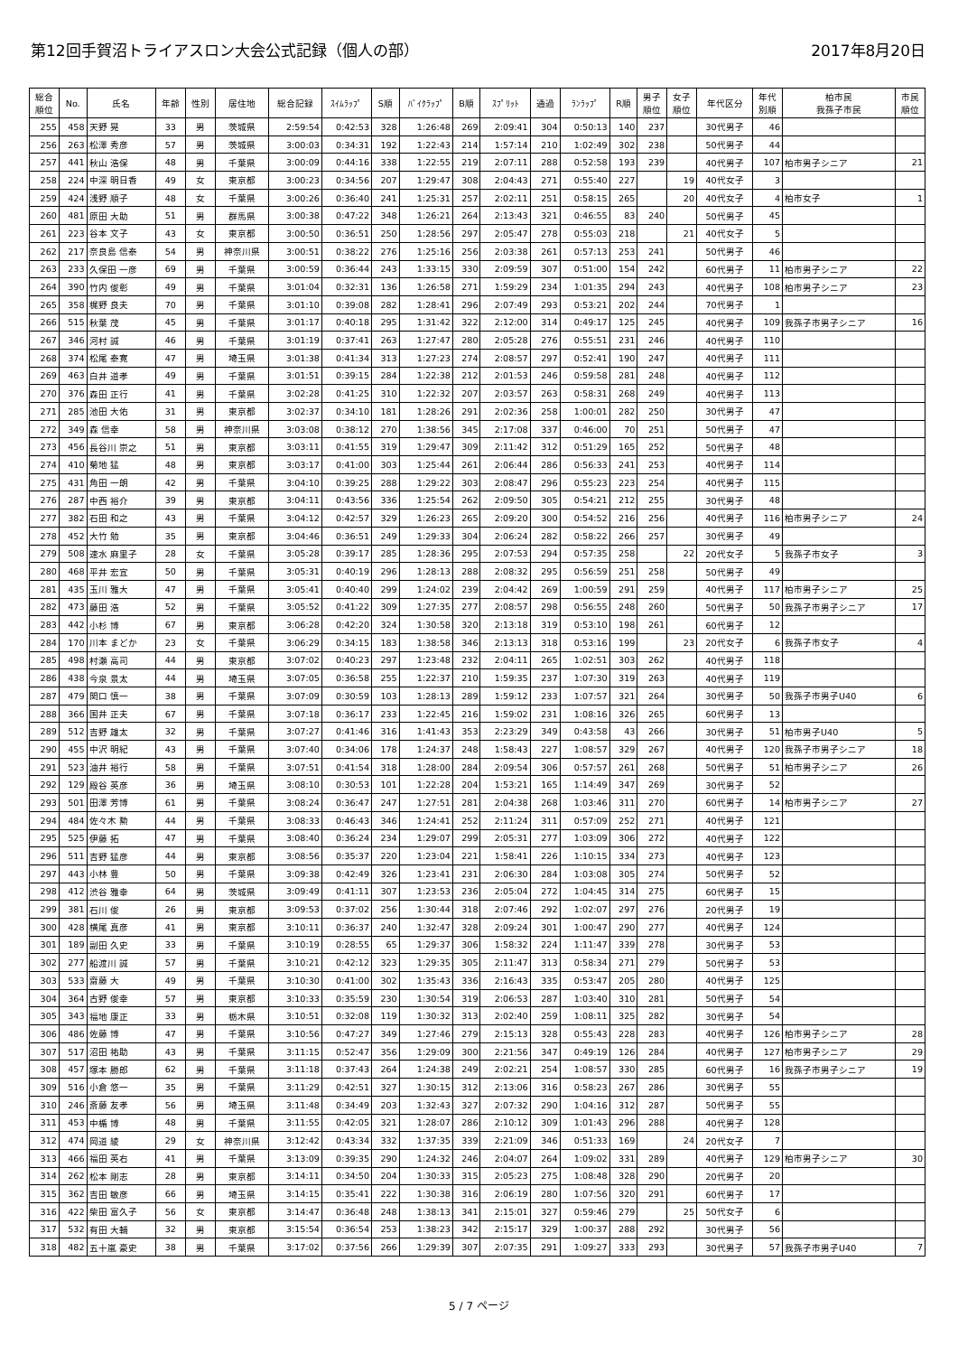第12回手賀沼トライアスロン大会公式記録（個人の部） 2017年8月20日
| 総合 順位 | No. | 氏名 | 年齢 | 性別 | 居住地 | 総合記録 | ｽｲﾑﾗｯﾌﾟ | S順 | ﾊﾞｲｸﾗｯﾌﾟ | B順 | ｽﾌﾟﾘｯﾄ | 通過 | ﾗﾝﾗｯﾌﾟ | R順 | 男子 順位 | 女子 順位 | 年代区分 | 年代 別順 | 柏市民 我孫子市民 | 市民 順位 |
| --- | --- | --- | --- | --- | --- | --- | --- | --- | --- | --- | --- | --- | --- | --- | --- | --- | --- | --- | --- | --- |
| 255 | 458 | 天野 晃 | 33 | 男 | 茨城県 | 2:59:54 | 0:42:53 | 328 | 1:26:48 | 269 | 2:09:41 | 304 | 0:50:13 | 140 | 237 | | 30代男子 | 46 | | |
| 256 | 263 | 松澤 秀彦 | 57 | 男 | 茨城県 | 3:00:03 | 0:34:31 | 192 | 1:22:43 | 214 | 1:57:14 | 210 | 1:02:49 | 302 | 238 | | 50代男子 | 44 | | |
| 257 | 441 | 秋山 浩保 | 48 | 男 | 千葉県 | 3:00:09 | 0:44:16 | 338 | 1:22:55 | 219 | 2:07:11 | 288 | 0:52:58 | 193 | 239 | | 40代男子 | 107 | 柏市男子シニア | 21 |
| 258 | 224 | 中深 明日香 | 49 | 女 | 東京都 | 3:00:23 | 0:34:56 | 207 | 1:29:47 | 308 | 2:04:43 | 271 | 0:55:40 | 227 | | 19 | 40代女子 | 3 | | |
| 259 | 424 | 浅野 順子 | 48 | 女 | 千葉県 | 3:00:26 | 0:36:40 | 241 | 1:25:31 | 257 | 2:02:11 | 251 | 0:58:15 | 265 | | 20 | 40代女子 | 4 | 柏市女子 | 1 |
| 260 | 481 | 原田 大助 | 51 | 男 | 群馬県 | 3:00:38 | 0:47:22 | 348 | 1:26:21 | 264 | 2:13:43 | 321 | 0:46:55 | 83 | 240 | | 50代男子 | 45 | | |
| 261 | 223 | 谷本 文子 | 43 | 女 | 東京都 | 3:00:50 | 0:36:51 | 250 | 1:28:56 | 297 | 2:05:47 | 278 | 0:55:03 | 218 | | 21 | 40代女子 | 5 | | |
| 262 | 217 | 奈良島 信泰 | 54 | 男 | 神奈川県 | 3:00:51 | 0:38:22 | 276 | 1:25:16 | 256 | 2:03:38 | 261 | 0:57:13 | 253 | 241 | | 50代男子 | 46 | | |
| 263 | 233 | 久保田 一彦 | 69 | 男 | 千葉県 | 3:00:59 | 0:36:44 | 243 | 1:33:15 | 330 | 2:09:59 | 307 | 0:51:00 | 154 | 242 | | 60代男子 | 11 | 柏市男子シニア | 22 |
| 264 | 390 | 竹内 俊彰 | 49 | 男 | 千葉県 | 3:01:04 | 0:32:31 | 136 | 1:26:58 | 271 | 1:59:29 | 234 | 1:01:35 | 294 | 243 | | 40代男子 | 108 | 柏市男子シニア | 23 |
| 265 | 358 | 梶野 良夫 | 70 | 男 | 千葉県 | 3:01:10 | 0:39:08 | 282 | 1:28:41 | 296 | 2:07:49 | 293 | 0:53:21 | 202 | 244 | | 70代男子 | 1 | | |
| 266 | 515 | 秋葉 茂 | 45 | 男 | 千葉県 | 3:01:17 | 0:40:18 | 295 | 1:31:42 | 322 | 2:12:00 | 314 | 0:49:17 | 125 | 245 | | 40代男子 | 109 | 我孫子市男子シニア | 16 |
| 267 | 346 | 河村 誠 | 46 | 男 | 千葉県 | 3:01:19 | 0:37:41 | 263 | 1:27:47 | 280 | 2:05:28 | 276 | 0:55:51 | 231 | 246 | | 40代男子 | 110 | | |
| 268 | 374 | 松尾 泰寛 | 47 | 男 | 埼玉県 | 3:01:38 | 0:41:34 | 313 | 1:27:23 | 274 | 2:08:57 | 297 | 0:52:41 | 190 | 247 | | 40代男子 | 111 | | |
| 269 | 463 | 白井 道孝 | 49 | 男 | 千葉県 | 3:01:51 | 0:39:15 | 284 | 1:22:38 | 212 | 2:01:53 | 246 | 0:59:58 | 281 | 248 | | 40代男子 | 112 | | |
| 270 | 376 | 森田 正行 | 41 | 男 | 千葉県 | 3:02:28 | 0:41:25 | 310 | 1:22:32 | 207 | 2:03:57 | 263 | 0:58:31 | 268 | 249 | | 40代男子 | 113 | | |
| 271 | 285 | 池田 大佑 | 31 | 男 | 東京都 | 3:02:37 | 0:34:10 | 181 | 1:28:26 | 291 | 2:02:36 | 258 | 1:00:01 | 282 | 250 | | 30代男子 | 47 | | |
| 272 | 349 | 森 信幸 | 58 | 男 | 神奈川県 | 3:03:08 | 0:38:12 | 270 | 1:38:56 | 345 | 2:17:08 | 337 | 0:46:00 | 70 | 251 | | 50代男子 | 47 | | |
| 273 | 456 | 長谷川 崇之 | 51 | 男 | 東京都 | 3:03:11 | 0:41:55 | 319 | 1:29:47 | 309 | 2:11:42 | 312 | 0:51:29 | 165 | 252 | | 50代男子 | 48 | | |
| 274 | 410 | 菊地 猛 | 48 | 男 | 東京都 | 3:03:17 | 0:41:00 | 303 | 1:25:44 | 261 | 2:06:44 | 286 | 0:56:33 | 241 | 253 | | 40代男子 | 114 | | |
| 275 | 431 | 角田 一朗 | 42 | 男 | 千葉県 | 3:04:10 | 0:39:25 | 288 | 1:29:22 | 303 | 2:08:47 | 296 | 0:55:23 | 223 | 254 | | 40代男子 | 115 | | |
| 276 | 287 | 中西 裕介 | 39 | 男 | 東京都 | 3:04:11 | 0:43:56 | 336 | 1:25:54 | 262 | 2:09:50 | 305 | 0:54:21 | 212 | 255 | | 30代男子 | 48 | | |
| 277 | 382 | 石田 和之 | 43 | 男 | 千葉県 | 3:04:12 | 0:42:57 | 329 | 1:26:23 | 265 | 2:09:20 | 300 | 0:54:52 | 216 | 256 | | 40代男子 | 116 | 柏市男子シニア | 24 |
| 278 | 452 | 大竹 勉 | 35 | 男 | 東京都 | 3:04:46 | 0:36:51 | 249 | 1:29:33 | 304 | 2:06:24 | 282 | 0:58:22 | 266 | 257 | | 30代男子 | 49 | | |
| 279 | 508 | 速水 麻里子 | 28 | 女 | 千葉県 | 3:05:28 | 0:39:17 | 285 | 1:28:36 | 295 | 2:07:53 | 294 | 0:57:35 | 258 | | 22 | 20代女子 | 5 | 我孫子市女子 | 3 |
| 280 | 468 | 平井 宏宜 | 50 | 男 | 千葉県 | 3:05:31 | 0:40:19 | 296 | 1:28:13 | 288 | 2:08:32 | 295 | 0:56:59 | 251 | 258 | | 50代男子 | 49 | | |
| 281 | 435 | 玉川 雅大 | 47 | 男 | 千葉県 | 3:05:41 | 0:40:40 | 299 | 1:24:02 | 239 | 2:04:42 | 269 | 1:00:59 | 291 | 259 | | 40代男子 | 117 | 柏市男子シニア | 25 |
| 282 | 473 | 藤田 浩 | 52 | 男 | 千葉県 | 3:05:52 | 0:41:22 | 309 | 1:27:35 | 277 | 2:08:57 | 298 | 0:56:55 | 248 | 260 | | 50代男子 | 50 | 我孫子市男子シニア | 17 |
| 283 | 442 | 小杉 博 | 67 | 男 | 東京都 | 3:06:28 | 0:42:20 | 324 | 1:30:58 | 320 | 2:13:18 | 319 | 0:53:10 | 198 | 261 | | 60代男子 | 12 | | |
| 284 | 170 | 川本 まどか | 23 | 女 | 千葉県 | 3:06:29 | 0:34:15 | 183 | 1:38:58 | 346 | 2:13:13 | 318 | 0:53:16 | 199 | | 23 | 20代女子 | 6 | 我孫子市女子 | 4 |
| 285 | 498 | 村瀬 高司 | 44 | 男 | 東京都 | 3:07:02 | 0:40:23 | 297 | 1:23:48 | 232 | 2:04:11 | 265 | 1:02:51 | 303 | 262 | | 40代男子 | 118 | | |
| 286 | 438 | 今泉 景太 | 44 | 男 | 埼玉県 | 3:07:05 | 0:36:58 | 255 | 1:22:37 | 210 | 1:59:35 | 237 | 1:07:30 | 319 | 263 | | 40代男子 | 119 | | |
| 287 | 479 | 関口 慎一 | 38 | 男 | 千葉県 | 3:07:09 | 0:30:59 | 103 | 1:28:13 | 289 | 1:59:12 | 233 | 1:07:57 | 321 | 264 | | 30代男子 | 50 | 我孫子市男子U40 | 6 |
| 288 | 366 | 国井 正夫 | 67 | 男 | 千葉県 | 3:07:18 | 0:36:17 | 233 | 1:22:45 | 216 | 1:59:02 | 231 | 1:08:16 | 326 | 265 | | 60代男子 | 13 | | |
| 289 | 512 | 吉野 雄太 | 32 | 男 | 千葉県 | 3:07:27 | 0:41:46 | 316 | 1:41:43 | 353 | 2:23:29 | 349 | 0:43:58 | 43 | 266 | | 30代男子 | 51 | 柏市男子U40 | 5 |
| 290 | 455 | 中沢 明紀 | 43 | 男 | 千葉県 | 3:07:40 | 0:34:06 | 178 | 1:24:37 | 248 | 1:58:43 | 227 | 1:08:57 | 329 | 267 | | 40代男子 | 120 | 我孫子市男子シニア | 18 |
| 291 | 523 | 油井 裕行 | 58 | 男 | 千葉県 | 3:07:51 | 0:41:54 | 318 | 1:28:00 | 284 | 2:09:54 | 306 | 0:57:57 | 261 | 268 | | 50代男子 | 51 | 柏市男子シニア | 26 |
| 292 | 129 | 殿谷 英彦 | 36 | 男 | 埼玉県 | 3:08:10 | 0:30:53 | 101 | 1:22:28 | 204 | 1:53:21 | 165 | 1:14:49 | 347 | 269 | | 30代男子 | 52 | | |
| 293 | 501 | 田澤 芳博 | 61 | 男 | 千葉県 | 3:08:24 | 0:36:47 | 247 | 1:27:51 | 281 | 2:04:38 | 268 | 1:03:46 | 311 | 270 | | 60代男子 | 14 | 柏市男子シニア | 27 |
| 294 | 484 | 佐々木 勲 | 44 | 男 | 千葉県 | 3:08:33 | 0:46:43 | 346 | 1:24:41 | 252 | 2:11:24 | 311 | 0:57:09 | 252 | 271 | | 40代男子 | 121 | | |
| 295 | 525 | 伊藤 拓 | 47 | 男 | 千葉県 | 3:08:40 | 0:36:24 | 234 | 1:29:07 | 299 | 2:05:31 | 277 | 1:03:09 | 306 | 272 | | 40代男子 | 122 | | |
| 296 | 511 | 吉野 猛彦 | 44 | 男 | 東京都 | 3:08:56 | 0:35:37 | 220 | 1:23:04 | 221 | 1:58:41 | 226 | 1:10:15 | 334 | 273 | | 40代男子 | 123 | | |
| 297 | 443 | 小林 豊 | 50 | 男 | 千葉県 | 3:09:38 | 0:42:49 | 326 | 1:23:41 | 231 | 2:06:30 | 284 | 1:03:08 | 305 | 274 | | 50代男子 | 52 | | |
| 298 | 412 | 渋谷 雅幸 | 64 | 男 | 茨城県 | 3:09:49 | 0:41:11 | 307 | 1:23:53 | 236 | 2:05:04 | 272 | 1:04:45 | 314 | 275 | | 60代男子 | 15 | | |
| 299 | 381 | 石川 俊 | 26 | 男 | 東京都 | 3:09:53 | 0:37:02 | 256 | 1:30:44 | 318 | 2:07:46 | 292 | 1:02:07 | 297 | 276 | | 20代男子 | 19 | | |
| 300 | 428 | 横尾 真彦 | 41 | 男 | 東京都 | 3:10:11 | 0:36:37 | 240 | 1:32:47 | 328 | 2:09:24 | 301 | 1:00:47 | 290 | 277 | | 40代男子 | 124 | | |
| 301 | 189 | 副田 久史 | 33 | 男 | 千葉県 | 3:10:19 | 0:28:55 | 65 | 1:29:37 | 306 | 1:58:32 | 224 | 1:11:47 | 339 | 278 | | 30代男子 | 53 | | |
| 302 | 277 | 船渡川 誠 | 57 | 男 | 千葉県 | 3:10:21 | 0:42:12 | 323 | 1:29:35 | 305 | 2:11:47 | 313 | 0:58:34 | 271 | 279 | | 50代男子 | 53 | | |
| 303 | 533 | 齋藤 大 | 49 | 男 | 千葉県 | 3:10:30 | 0:41:00 | 302 | 1:35:43 | 336 | 2:16:43 | 335 | 0:53:47 | 205 | 280 | | 40代男子 | 125 | | |
| 304 | 364 | 古野 俊幸 | 57 | 男 | 東京都 | 3:10:33 | 0:35:59 | 230 | 1:30:54 | 319 | 2:06:53 | 287 | 1:03:40 | 310 | 281 | | 50代男子 | 54 | | |
| 305 | 343 | 福地 康正 | 33 | 男 | 栃木県 | 3:10:51 | 0:32:08 | 119 | 1:30:32 | 313 | 2:02:40 | 259 | 1:08:11 | 325 | 282 | | 30代男子 | 54 | | |
| 306 | 486 | 佐藤 博 | 47 | 男 | 千葉県 | 3:10:56 | 0:47:27 | 349 | 1:27:46 | 279 | 2:15:13 | 328 | 0:55:43 | 228 | 283 | | 40代男子 | 126 | 柏市男子シニア | 28 |
| 307 | 517 | 沼田 祐助 | 43 | 男 | 千葉県 | 3:11:15 | 0:52:47 | 356 | 1:29:09 | 300 | 2:21:56 | 347 | 0:49:19 | 126 | 284 | | 40代男子 | 127 | 柏市男子シニア | 29 |
| 308 | 457 | 塚本 勝郎 | 62 | 男 | 千葉県 | 3:11:18 | 0:37:43 | 264 | 1:24:38 | 249 | 2:02:21 | 254 | 1:08:57 | 330 | 285 | | 60代男子 | 16 | 我孫子市男子シニア | 19 |
| 309 | 516 | 小倉 悠一 | 35 | 男 | 千葉県 | 3:11:29 | 0:42:51 | 327 | 1:30:15 | 312 | 2:13:06 | 316 | 0:58:23 | 267 | 286 | | 30代男子 | 55 | | |
| 310 | 246 | 斎藤 友孝 | 56 | 男 | 埼玉県 | 3:11:48 | 0:34:49 | 203 | 1:32:43 | 327 | 2:07:32 | 290 | 1:04:16 | 312 | 287 | | 50代男子 | 55 | | |
| 311 | 453 | 中楯 博 | 48 | 男 | 千葉県 | 3:11:55 | 0:42:05 | 321 | 1:28:07 | 286 | 2:10:12 | 309 | 1:01:43 | 296 | 288 | | 40代男子 | 128 | | |
| 312 | 474 | 岡道 綾 | 29 | 女 | 神奈川県 | 3:12:42 | 0:43:34 | 332 | 1:37:35 | 339 | 2:21:09 | 346 | 0:51:33 | 169 | | 24 | 20代女子 | 7 | | |
| 313 | 466 | 福田 英右 | 41 | 男 | 千葉県 | 3:13:09 | 0:39:35 | 290 | 1:24:32 | 246 | 2:04:07 | 264 | 1:09:02 | 331 | 289 | | 40代男子 | 129 | 柏市男子シニア | 30 |
| 314 | 262 | 松本 剛志 | 28 | 男 | 東京都 | 3:14:11 | 0:34:50 | 204 | 1:30:33 | 315 | 2:05:23 | 275 | 1:08:48 | 328 | 290 | | 20代男子 | 20 | | |
| 315 | 362 | 吉田 敏彦 | 66 | 男 | 埼玉県 | 3:14:15 | 0:35:41 | 222 | 1:30:38 | 316 | 2:06:19 | 280 | 1:07:56 | 320 | 291 | | 60代男子 | 17 | | |
| 316 | 422 | 柴田 富久子 | 56 | 女 | 東京都 | 3:14:47 | 0:36:48 | 248 | 1:38:13 | 341 | 2:15:01 | 327 | 0:59:46 | 279 | | 25 | 50代女子 | 6 | | |
| 317 | 532 | 有田 大輔 | 32 | 男 | 東京都 | 3:15:54 | 0:36:54 | 253 | 1:38:23 | 342 | 2:15:17 | 329 | 1:00:37 | 288 | 292 | | 30代男子 | 56 | | |
| 318 | 482 | 五十嵐 豪史 | 38 | 男 | 千葉県 | 3:17:02 | 0:37:56 | 266 | 1:29:39 | 307 | 2:07:35 | 291 | 1:09:27 | 333 | 293 | | 30代男子 | 57 | 我孫子市男子U40 | 7 |
5 / 7 ページ